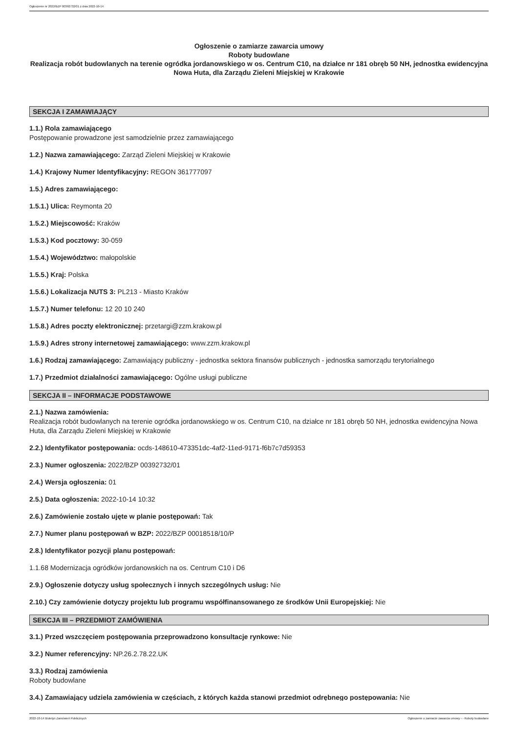Ogłoszenie nr 2022/BZP 00392732/01 z dnia 2022-10-14
Ogłoszenie o zamiarze zawarcia umowy
Roboty budowlane
Realizacja robót budowlanych na terenie ogródka jordanowskiego w os. Centrum C10, na działce nr 181 obręb 50 NH, jednostka ewidencyjna Nowa Huta, dla Zarządu Zieleni Miejskiej w Krakowie
SEKCJA I ZAMAWIAJĄCY
1.1.) Rola zamawiającego
Postępowanie prowadzone jest samodzielnie przez zamawiającego
1.2.) Nazwa zamawiającego: Zarząd Zieleni Miejskiej w Krakowie
1.4.) Krajowy Numer Identyfikacyjny: REGON 361777097
1.5.) Adres zamawiającego:
1.5.1.) Ulica: Reymonta 20
1.5.2.) Miejscowość: Kraków
1.5.3.) Kod pocztowy: 30-059
1.5.4.) Województwo: małopolskie
1.5.5.) Kraj: Polska
1.5.6.) Lokalizacja NUTS 3: PL213 - Miasto Kraków
1.5.7.) Numer telefonu: 12 20 10 240
1.5.8.) Adres poczty elektronicznej: przetargi@zzm.krakow.pl
1.5.9.) Adres strony internetowej zamawiającego: www.zzm.krakow.pl
1.6.) Rodzaj zamawiającego: Zamawiający publiczny - jednostka sektora finansów publicznych - jednostka samorządu terytorialnego
1.7.) Przedmiot działalności zamawiającego: Ogólne usługi publiczne
SEKCJA II – INFORMACJE PODSTAWOWE
2.1.) Nazwa zamówienia:
Realizacja robót budowlanych na terenie ogródka jordanowskiego w os. Centrum C10, na działce nr 181 obręb 50 NH, jednostka ewidencyjna Nowa Huta, dla Zarządu Zieleni Miejskiej w Krakowie
2.2.) Identyfikator postępowania: ocds-148610-473351dc-4af2-11ed-9171-f6b7c7d59353
2.3.) Numer ogłoszenia: 2022/BZP 00392732/01
2.4.) Wersja ogłoszenia: 01
2.5.) Data ogłoszenia: 2022-10-14 10:32
2.6.) Zamówienie zostało ujęte w planie postępowań: Tak
2.7.) Numer planu postępowań w BZP: 2022/BZP 00018518/10/P
2.8.) Identyfikator pozycji planu postępowań:
1.1.68 Modernizacja ogródków jordanowskich na os. Centrum C10 i D6
2.9.) Ogłoszenie dotyczy usług społecznych i innych szczególnych usług: Nie
2.10.) Czy zamówienie dotyczy projektu lub programu współfinansowanego ze środków Unii Europejskiej: Nie
SEKCJA III – PRZEDMIOT ZAMÓWIENIA
3.1.) Przed wszczęciem postępowania przeprowadzono konsultacje rynkowe: Nie
3.2.) Numer referencyjny: NP.26.2.78.22.UK
3.3.) Rodzaj zamówienia
Roboty budowlane
3.4.) Zamawiający udziela zamówienia w częściach, z których każda stanowi przedmiot odrębnego postępowania: Nie
2022-10-14 Biuletyn Zamówień Publicznych Ogłoszenie o zamiarze zawarcia umowy - - Roboty budowlane